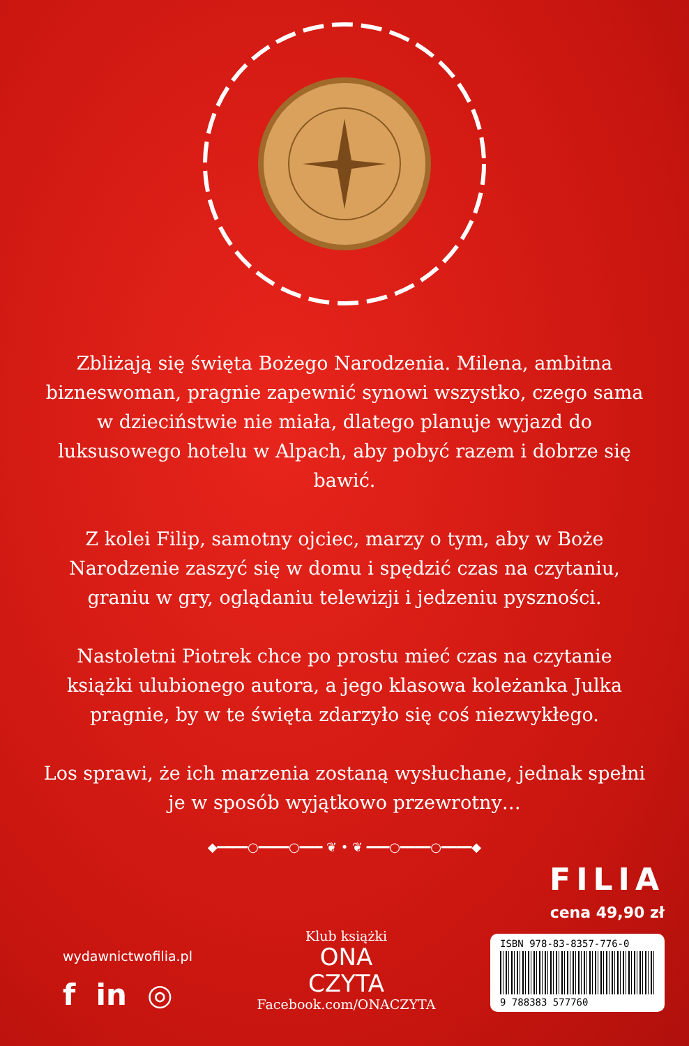Zbliżają się święta Bożego Narodzenia. Milena, ambitna bizneswoman, pragnie zapewnić synowi wszystko, czego sama w dzieciństwie nie miała, dlatego planuje wyjazd do luksusowego hotelu w Alpach, aby pobyć razem i dobrze się bawić.
Z kolei Filip, samotny ojciec, marzy o tym, aby w Boże Narodzenie zaszyć się w domu i spędzić czas na czytaniu, graniu w gry, oglądaniu telewizji i jedzeniu pyszności.
Nastoletni Piotrek chce po prostu mieć czas na czytanie książki ulubionego autora, a jego klasowa koleżanka Julka pragnie, by w te święta zdarzyło się coś niezwykłego.
Los sprawi, że ich marzenia zostaną wysłuchane, jednak spełni je w sposób wyjątkowo przewrotny…
◆━━━━○━━━━○━━━ ❦ • ❦ ━━━○━━━━○━━━━◆
wydawnictwofilia.pl
f in ◎
Klub książki
ONA
CZYTA
Facebook.com/ONACZYTA
FILIA
cena 49,90 zł
ISBN 978-83-8357-776-0
9 788383 577760